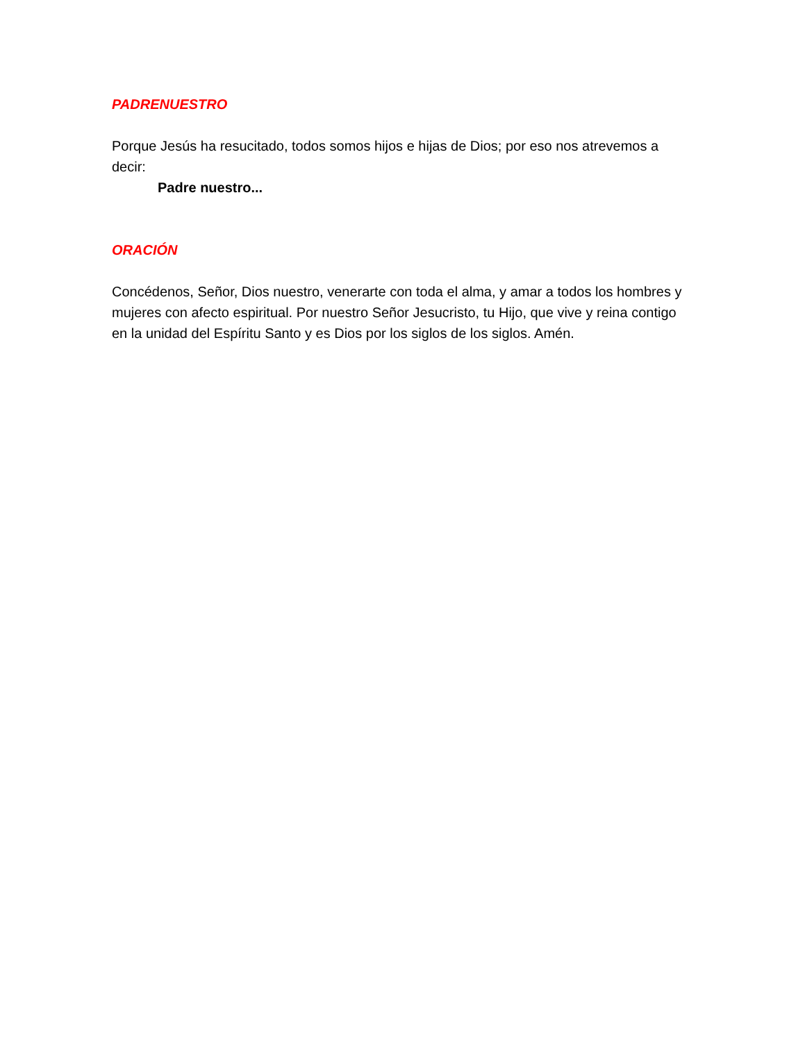PADRENUESTRO
Porque Jesús ha resucitado, todos somos hijos e hijas de Dios; por eso nos atrevemos a decir:
Padre nuestro...
ORACIÓN
Concédenos, Señor, Dios nuestro, venerarte con toda el alma, y amar a todos los hombres y mujeres con afecto espiritual. Por nuestro Señor Jesucristo, tu Hijo, que vive y reina contigo en la unidad del Espíritu Santo y es Dios por los siglos de los siglos. Amén.